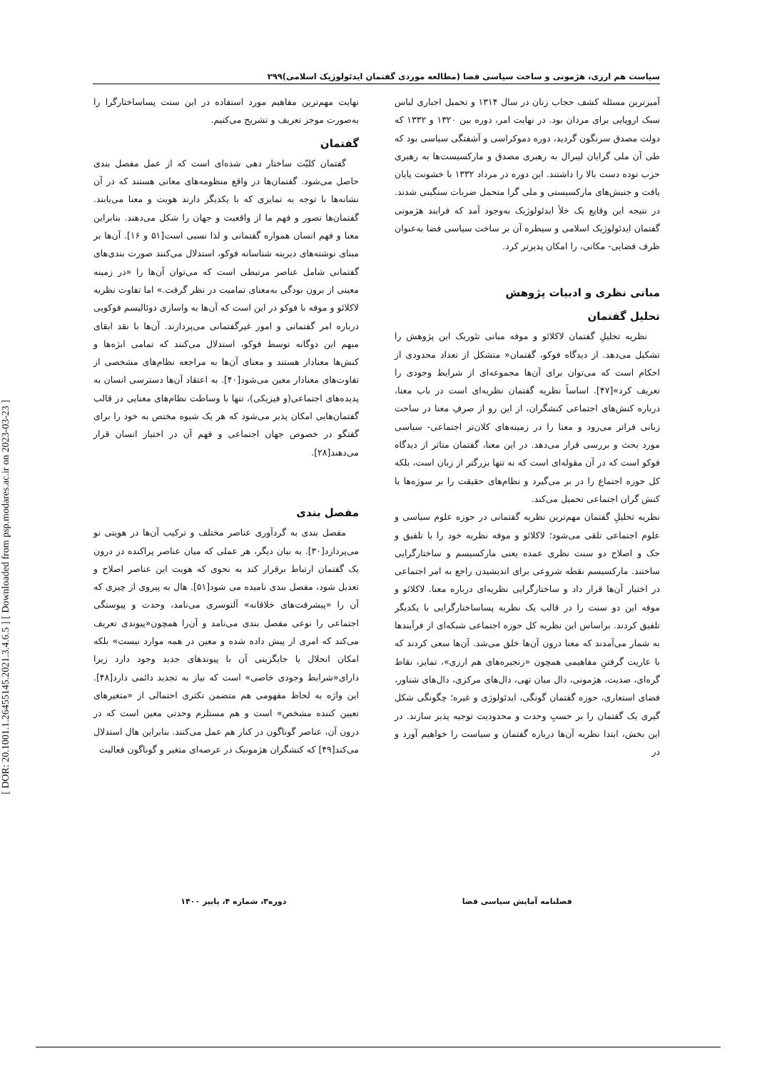[ DOR: 20.1001.1.26455145.2021.3.4.6.5 ] [ Downloaded from psp.modares.ac.ir on 2023-03-23 ]
سیاست هم ارزی، هژمونی و ساخت سیاسی فضا (مطالعه موردی گفتمان ایدئولوژیک اسلامی)۲۹۹
آمیزترین مسئله کشف حجاب زنان در سال ۱۳۱۴ و تحمیل اجباری لباس سبک اروپایی برای مردان بود. در نهایت امر، دوره بین ۱۳۲۰ و ۱۳۳۲ که دولت مصدق سرنگون گردید، دوره دموکراسی و آشفتگی سیاسی بود که طی آن ملی گرایان لیبرال به رهبری مصدق و مارکسیست‌ها به رهبری حزب توده دست بالا را داشتند. این دوره در مرداد ۱۳۳۲ با خشونت پایان یافت و جنبش‌های مارکسیستی و ملی گرا متحمل ضربات سنگینی شدند. در نتیجه این وقایع یک خلأ ایدئولوژیک به‌وجود آمد که فرایند هژمونی گفتمان ایدئولوژیک اسلامی و سیطره آن بر ساخت سیاسی فضا به‌عنوان ظرف فضایی- مکانی، را امکان پذیرتر کرد.
مبانی نظری و ادبیات پژوهش
تحلیل گفتمان
نظریه تحلیلِ گفتمان لاکلائو و موفه مبانی تئوریک این پژوهش را تشکیل می‌دهد. از دیدگاه فوکو، گفتمان« متشکل از تعداد محدودی از احکام است که می‌توان برای آن‌ها مجموعه‌ای از شرایط وجودی را تعریف کرد»[۴۷]. اساساً نظریه گفتمان نظریه‌ای است در باب معنا، درباره کنش‌های اجتماعی کنشگران، از این رو از صرفِ معنا در ساحت زبانی فراتر می‌رود و معنا را در زمینه‌های کلان‌تر اجتماعی- سیاسی مورد بحث و بررسی قرار می‌دهد. در این معنا، گفتمان متاثر از دیدگاه فوکو است که در آن مقوله‌ای است که نه تنها بزرگتر از زبان است، بلکه کل حوزه اجتماع را در بر می‌گیرد و نظام‌های حقیقت را بر سوژه‌ها یا کنش گران اجتماعی تحمیل می‌کند.
نظریه تحلیلِ گفتمان مهم‌ترین نظریه گفتمانی در حوزه علوم سیاسی و علوم اجتماعی تلقی می‌شود؛ لاکلائو و موفه نظریه خود را با تلفیق و حک و اصلاح دو سنت نظری عمده یعنی مارکسیسم و ساختارگرایی ساختند. مارکسیسم نقطه شروعی برای اندیشیدن راجع به امر اجتماعی در اختیار آن‌ها قرار داد و ساختارگرایی نظریه‌ای درباره معنا. لاکلائو و موفه این دو سنت را در قالب یک نظریه پساساختارگرایی با یکدیگر تلفیق کردند. براساس این نظریه کل حوزه اجتماعی شبکه‌ای از فرآیندها به شمار می‌آمدند که معنا درون آن‌ها خلق می‌شد. آن‌ها سعی کردند که با عاریت گرفتنِ مفاهیمی همچون «زنجیره‌های هم ارزی»، تمایز، نقاط گره‌ای، ضدیت، هژمونی، دال میان تهی، دال‌های مرکزی، دال‌های شناور، فضای استعاری، حوزه گفتمان گونگی، ایدئولوژی و غیره؛ چگونگی شکل گیری یک گفتمان را بر حسبِ وحدت و محدودیت توجیه پذیر سازند. در این بخش، ابتدا نظریه آن‌ها درباره گفتمان و سیاست را خواهیم آورد و در
نهایت مهم‌ترین مفاهیم مورد استفاده در این سنت پساساختارگرا را به‌صورت موجز تعریف و تشریح می‌کنیم.
گفتمان
گفتمان کلیّت ساختار دهی شده‌ای است که از عمل مفصل بندی حاصل می‌شود. گفتمان‌ها در واقع منظومه‌های معانی هستند که در آن نشانه‌ها با توجه به تمایزی که با یکدیگر دارند هویت و معنا می‌یابند. گفتمان‌ها تصور و فهم ما از واقعیت و جهان را شکل می‌دهند. بنابراین معنا و فهم انسان همواره گفتمانی و لذا نسبی است[۵۱ و ۱۶]. آن‌ها بر مبنای نوشته‌های دیرینه شناسانه فوکو، استدلال می‌کنند صورت بندی‌های گفتمانی شامل عناصر مرتبطی است که می‌توان آن‌ها را «در زمینه معینی از برون بودگی به‌معنای تمامیت در نظر گرفت.» اما تفاوت نظریه لاکلائو و موفه با فوکو در این است که آن‌ها به واسازی دوئالیسم فوکویی درباره امر گفتمانی و امور غیرگفتمانی می‌پردازند. آن‌ها با نقد ابقای مبهم این دوگانه توسط فوکو، استدلال می‌کنند که تمامی ابژه‌ها و کنش‌ها معنادار هستند و معنای آن‌ها به مراجعه نظام‌های مشخصی از تفاوت‌های معنادار معین می‌شود[۴۰]. به اعتقاد آن‌ها دسترسی انسان به پدیده‌های اجتماعی(و فیزیکی)، تنها با وساطت نظام‌های معنایی در قالب گفتمان‌هایی امکان پذیر می‌شود که هر یک شیوه مختص به خود را برای گفتگو در خصوص جهان اجتماعی و فهم آن در اختیار انسان قرار می‌دهند[۲۸].
مفصل بندی
مفصل بندی به گردآوری عناصر مختلف و ترکیب آن‌ها در هویتی نو می‌پردازد[۳۰]. به بیان دیگر، هر عملی که میان عناصر پراکنده در درون یک گفتمان ارتباط برقرار کند به نحوی که هویت این عناصر اصلاح و تعدیل شود، مفصل بندی نامیده می شود[۵۱]. هال به پیروی از چیزی که آن را «پیشرفت‌های خلاقانه» آلتوسری می‌نامد، وحدت و پیوستگی اجتماعی را نوعی مفصل بندی می‌نامد و آن‌را همچون«پیوندی تعریف می‌کند که امری از پیش داده شده و معین در همه موارد نیست» بلکه امکان انحلال یا جایگزینی آن با پیوندهای جدید وجود دارد زیرا دارای«شرایط وجودی خاصی» است که نیاز به تجدید دائمی دارد[۴۸]. این واژه به لحاظ مفهومی هم متضمن تکثری احتمالی از «متغیرهای تعیین کننده مشخص» است و هم مستلزم وحدتی معین است که در درون آن، عناصر گوناگون در کنار هم عمل می‌کنند. بنابراین هال استدلال می‌کند[۴۹] که کنشگران هژمونیک در عرصه‌ای متغیر و گوناگون فعالیت
فصلنامه آمایش سیاسی فضا دوره۳، شماره ۴، پاییز ۱۴۰۰